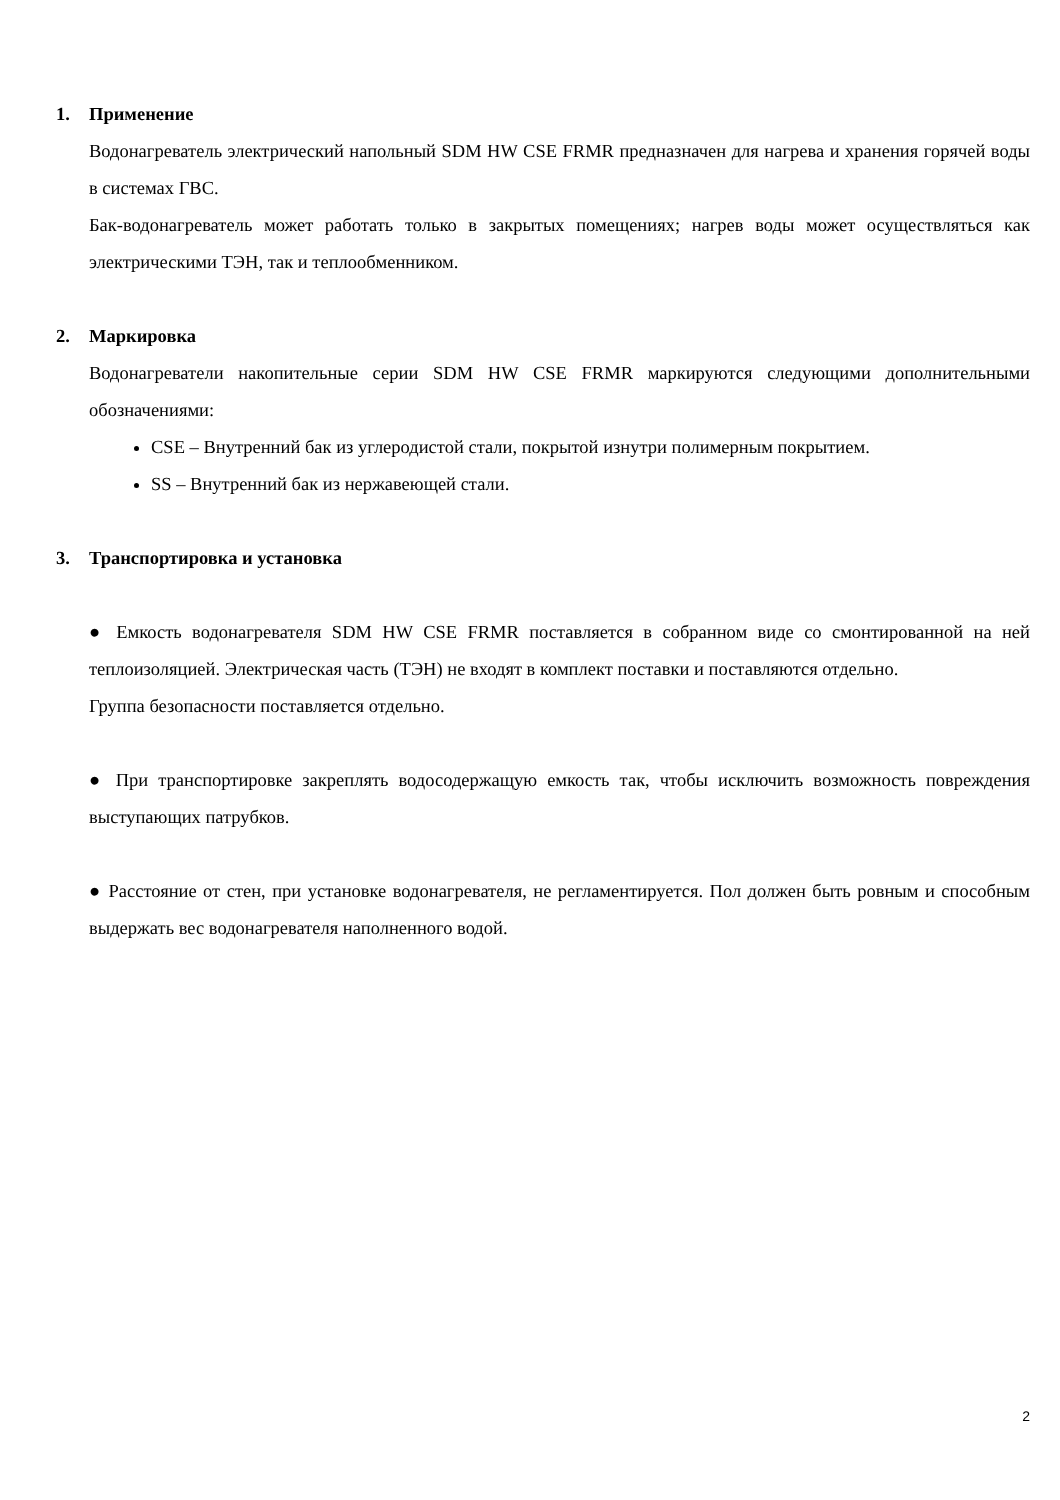1. Применение
Водонагреватель электрический напольный SDM HW CSE FRMR предназначен для нагрева и хранения горячей воды в системах ГВС.
Бак-водонагреватель может работать только в закрытых помещениях; нагрев воды может осуществляться как электрическими ТЭН, так и теплообменником.
2. Маркировка
Водонагреватели накопительные серии SDM HW CSE FRMR маркируются следующими дополнительными обозначениями:
CSE – Внутренний бак из углеродистой стали, покрытой изнутри полимерным покрытием.
SS – Внутренний бак из нержавеющей стали.
3. Транспортировка и установка
● Емкость водонагревателя SDM HW CSE FRMR поставляется в собранном виде со смонтированной на ней теплоизоляцией. Электрическая часть (ТЭН) не входят в комплект поставки и поставляются отдельно.
Группа безопасности поставляется отдельно.
● При транспортировке закреплять водосодержащую емкость так, чтобы исключить возможность повреждения выступающих патрубков.
● Расстояние от стен, при установке водонагревателя, не регламентируется. Пол должен быть ровным и способным выдержать вес водонагревателя наполненного водой.
2